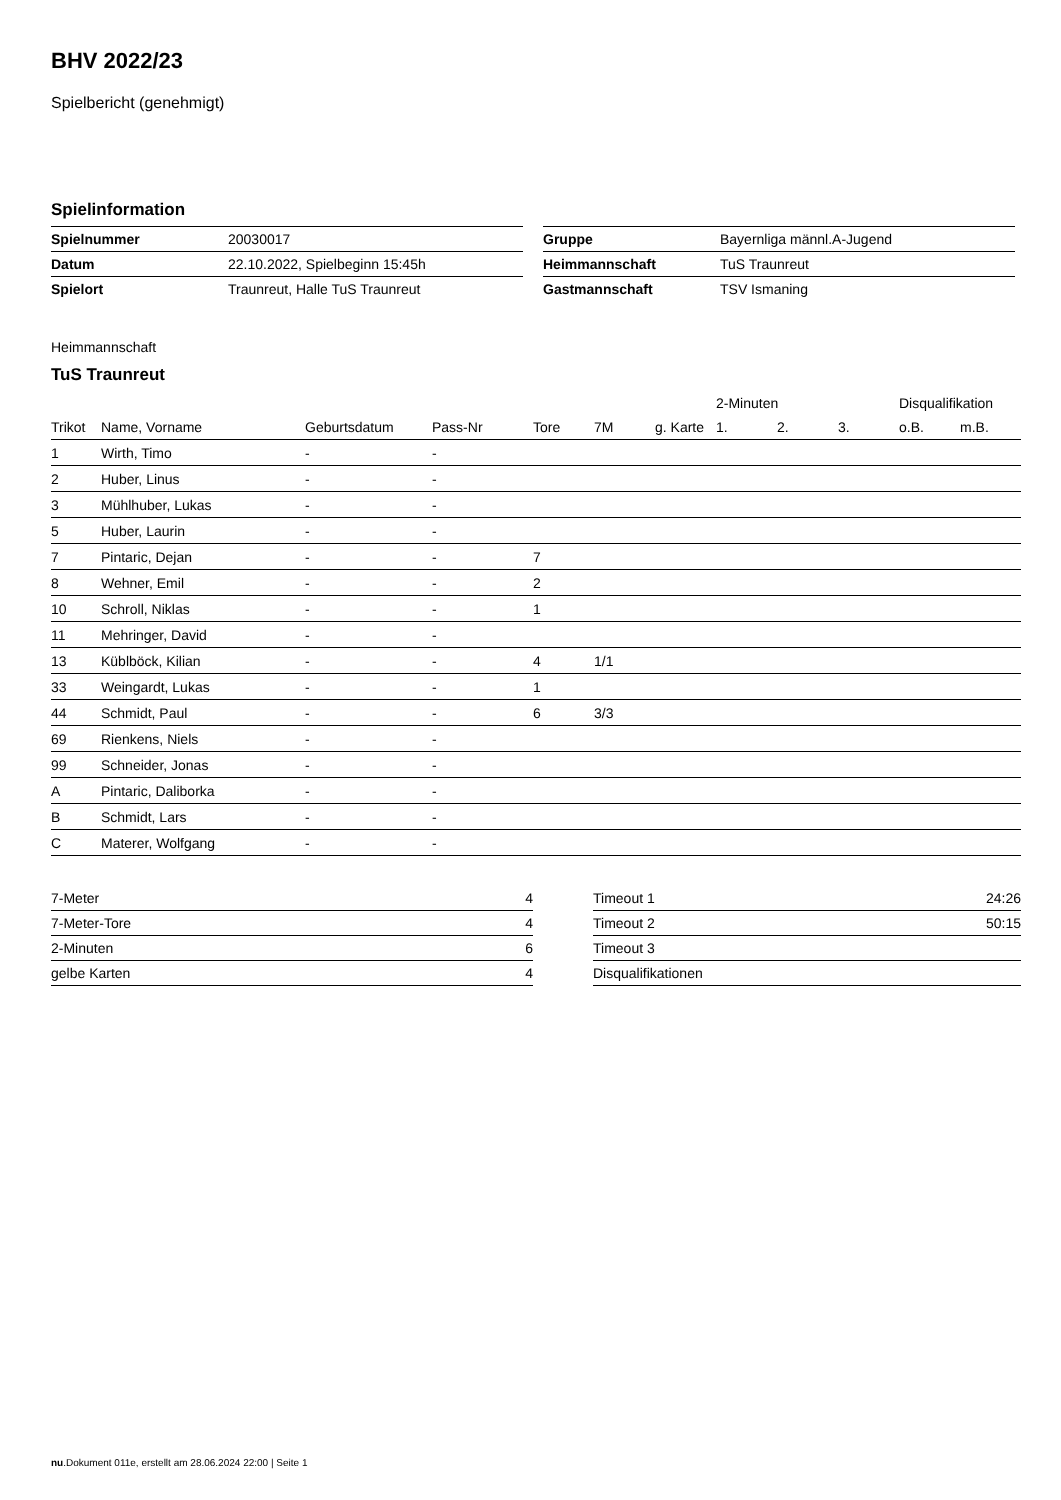BHV 2022/23
Spielbericht (genehmigt)
Spielinformation
| Spielnummer | 20030017 |
| Datum | 22.10.2022, Spielbeginn 15:45h |
| Spielort | Traunreut, Halle TuS Traunreut |
| Gruppe | Bayernliga männl.A-Jugend |
| Heimmannschaft | TuS Traunreut |
| Gastmannschaft | TSV Ismaning |
Heimmannschaft
TuS Traunreut
| | | | | | | | 2-Minuten | | | Disqualifikation | |
| --- | --- | --- | --- | --- | --- | --- | --- | --- | --- | --- | --- |
| Trikot | Name, Vorname | Geburtsdatum | Pass-Nr | Tore | 7M | g. Karte | 1. | 2. | 3. | o.B. | m.B. |
| 1 | Wirth, Timo | - | - | | | | | | | | |
| 2 | Huber, Linus | - | - | | | | | | | | |
| 3 | Mühlhuber, Lukas | - | - | | | | | | | | |
| 5 | Huber, Laurin | - | - | | | | | | | | |
| 7 | Pintaric, Dejan | - | - | 7 | | | | | | | |
| 8 | Wehner, Emil | - | - | 2 | | | | | | | |
| 10 | Schroll, Niklas | - | - | 1 | | | | | | | |
| 11 | Mehringer, David | - | - | | | | | | | | |
| 13 | Küblböck, Kilian | - | - | 4 | 1/1 | | | | | | |
| 33 | Weingardt, Lukas | - | - | 1 | | | | | | | |
| 44 | Schmidt, Paul | - | - | 6 | 3/3 | | | | | | |
| 69 | Rienkens, Niels | - | - | | | | | | | | |
| 99 | Schneider, Jonas | - | - | | | | | | | | |
| A | Pintaric, Daliborka | - | - | | | | | | | | |
| B | Schmidt, Lars | - | - | | | | | | | | |
| C | Materer, Wolfgang | - | - | | | | | | | | |
| 7-Meter | 4 |
| 7-Meter-Tore | 4 |
| 2-Minuten | 6 |
| gelbe Karten | 4 |
| Timeout 1 | 24:26 |
| Timeout 2 | 50:15 |
| Timeout 3 | |
| Disqualifikationen | |
nu.Dokument 011e, erstellt am 28.06.2024 22:00 | Seite 1